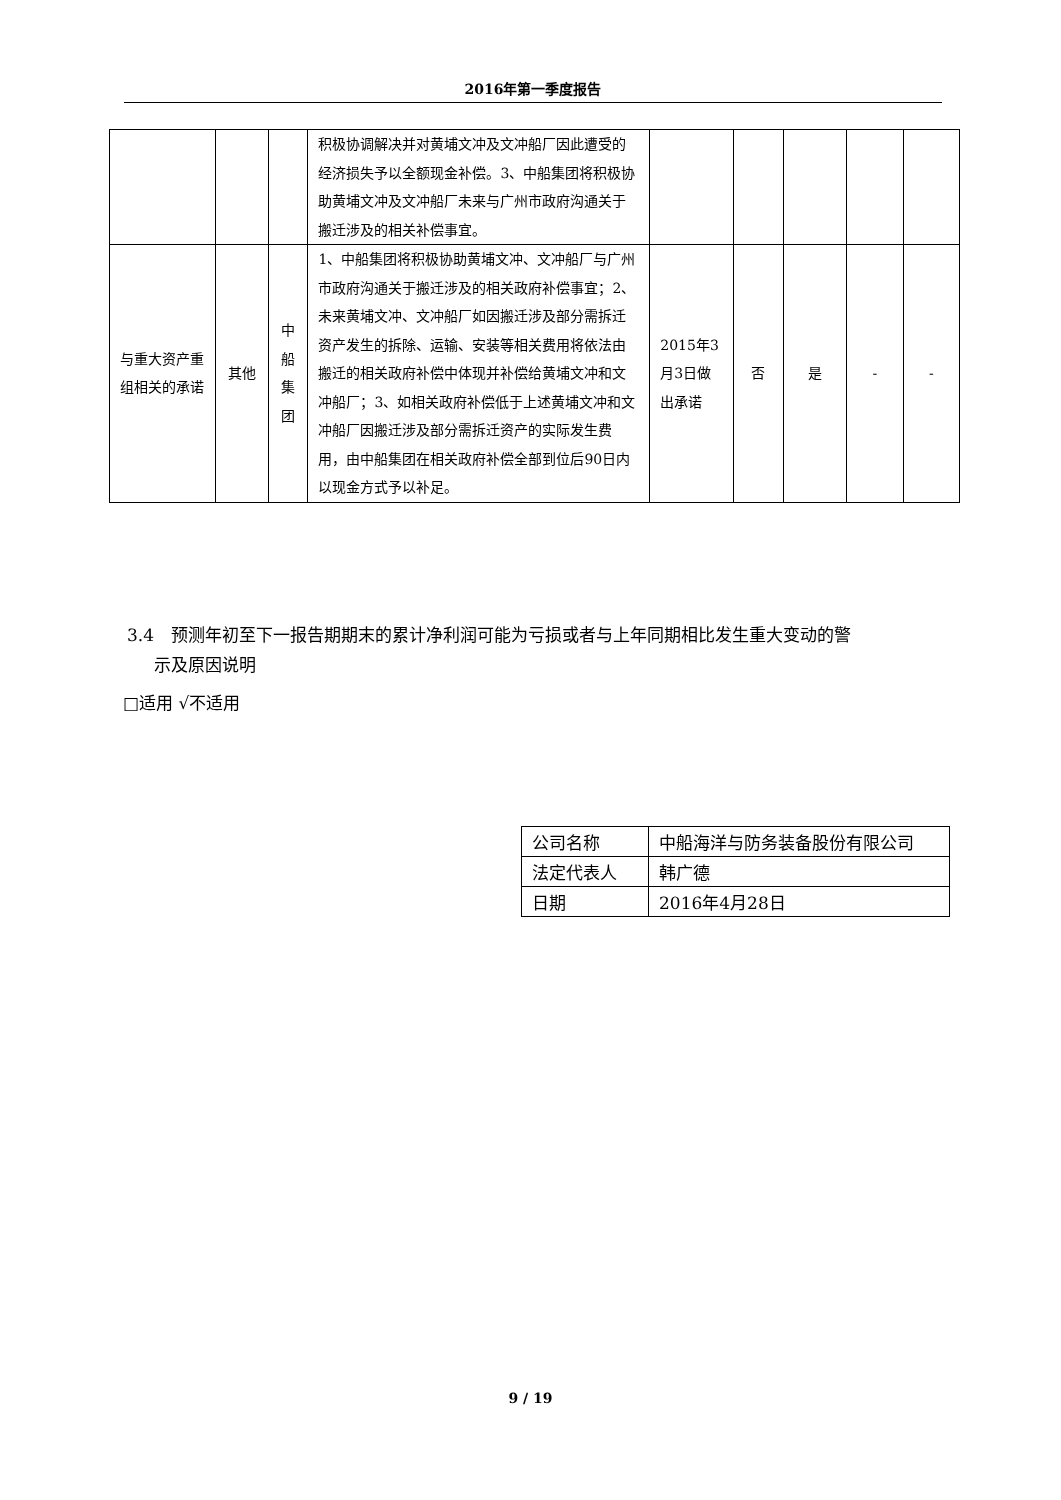2016年第一季度报告
| | | | 积极协调解决并对黄埔文冲及文冲船厂因此遭受的经济损失予以全额现金补偿。3、中船集团将积极协助黄埔文冲及文冲船厂未来与广州市政府沟通关于搬迁涉及的相关补偿事宜。 | | | | | |
| 与重大资产重组相关的承诺 | 其他 | 中船集团 | 1、中船集团将积极协助黄埔文冲、文冲船厂与广州市政府沟通关于搬迁涉及的相关政府补偿事宜；2、未来黄埔文冲、文冲船厂如因搬迁涉及部分需拆迁资产发生的拆除、运输、安装等相关费用将依法由搬迁的相关政府补偿中体现并补偿给黄埔文冲和文冲船厂；3、如相关政府补偿低于上述黄埔文冲和文冲船厂因搬迁涉及部分需拆迁资产的实际发生费用，由中船集团在相关政府补偿全部到位后90日内以现金方式予以补足。 | 2015年3月3日做出承诺 | 否 | 是 | - | - |
3.4　预测年初至下一报告期期末的累计净利润可能为亏损或者与上年同期相比发生重大变动的警
示及原因说明
□适用 √不适用
| 公司名称 | 中船海洋与防务装备股份有限公司 |
| 法定代表人 | 韩广德 |
| 日期 | 2016年4月28日 |
9 / 19